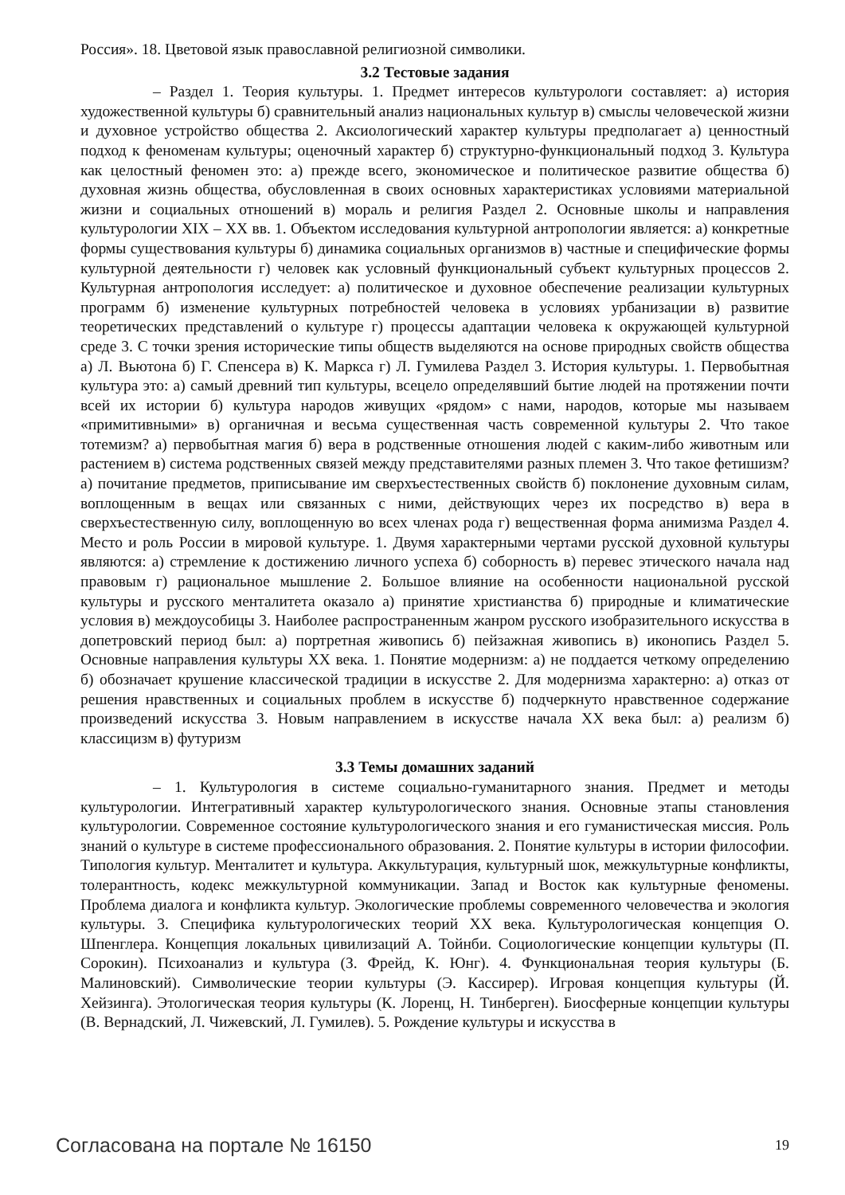Россия». 18. Цветовой язык православной религиозной символики.
3.2 Тестовые задания
– Раздел 1. Теория культуры. 1. Предмет интересов культурологи составляет: а) история художественной культуры б) сравнительный анализ национальных культур в) смыслы человеческой жизни и духовное устройство общества 2. Аксиологический характер культуры предполагает а) ценностный подход к феноменам культуры; оценочный характер б) структурно-функциональный подход 3. Культура как целостный феномен это: а) прежде всего, экономическое и политическое развитие общества б) духовная жизнь общества, обусловленная в своих основных характеристиках условиями материальной жизни и социальных отношений в) мораль и религия Раздел 2. Основные школы и направления культурологии XIX – XX вв. 1. Объектом исследования культурной антропологии является: а) конкретные формы существования культуры б) динамика социальных организмов в) частные и специфические формы культурной деятельности г) человек как условный функциональный субъект культурных процессов 2. Культурная антропология исследует: а) политическое и духовное обеспечение реализации культурных программ б) изменение культурных потребностей человека в условиях урбанизации в) развитие теоретических представлений о культуре г) процессы адаптации человека к окружающей культурной среде 3. С точки зрения исторические типы обществ выделяются на основе природных свойств общества а) Л. Вьютона б) Г. Спенсера в) К. Маркса г) Л. Гумилева Раздел 3. История культуры. 1. Первобытная культура это: а) самый древний тип культуры, всецело определявший бытие людей на протяжении почти всей их истории б) культура народов живущих «рядом» с нами, народов, которые мы называем «примитивными» в) органичная и весьма существенная часть современной культуры 2. Что такое тотемизм? а) первобытная магия б) вера в родственные отношения людей с каким-либо животным или растением в) система родственных связей между представителями разных племен 3. Что такое фетишизм? а) почитание предметов, приписывание им сверхъестественных свойств б) поклонение духовным силам, воплощенным в вещах или связанных с ними, действующих через их посредство в) вера в сверхъестественную силу, воплощенную во всех членах рода г) вещественная форма анимизма Раздел 4. Место и роль России в мировой культуре. 1. Двумя характерными чертами русской духовной культуры являются: а) стремление к достижению личного успеха б) соборность в) перевес этического начала над правовым г) рациональное мышление 2. Большое влияние на особенности национальной русской культуры и русского менталитета оказало а) принятие христианства б) природные и климатические условия в) междоусобицы 3. Наиболее распространенным жанром русского изобразительного искусства в допетровский период был: а) портретная живопись б) пейзажная живопись в) иконопись Раздел 5. Основные направления культуры XX века. 1. Понятие модернизм: а) не поддается четкому определению б) обозначает крушение классической традиции в искусстве 2. Для модернизма характерно: а) отказ от решения нравственных и социальных проблем в искусстве б) подчеркнуто нравственное содержание произведений искусства 3. Новым направлением в искусстве начала XX века был: а) реализм б) классицизм в) футуризм
3.3 Темы домашних заданий
– 1. Культурология в системе социально-гуманитарного знания. Предмет и методы культурологии. Интегративный характер культурологического знания. Основные этапы становления культурологии. Современное состояние культурологического знания и его гуманистическая миссия. Роль знаний о культуре в системе профессионального образования. 2. Понятие культуры в истории философии. Типология культур. Менталитет и культура. Аккультурация, культурный шок, межкультурные конфликты, толерантность, кодекс межкультурной коммуникации. Запад и Восток как культурные феномены. Проблема диалога и конфликта культур. Экологические проблемы современного человечества и экология культуры. 3. Специфика культурологических теорий XX века. Культурологическая концепция О. Шпенглера. Концепция локальных цивилизаций А. Тойнби. Социологические концепции культуры (П. Сорокин). Психоанализ и культура (З. Фрейд, К. Юнг). 4. Функциональная теория культуры (Б. Малиновский). Символические теории культуры (Э. Кассирер). Игровая концепция культуры (Й. Хейзинга). Этологическая теория культуры (К. Лоренц, Н. Тинберген). Биосферные концепции культуры (В. Вернадский, Л. Чижевский, Л. Гумилев). 5. Рождение культуры и искусства в
Согласована на портале № 16150 19